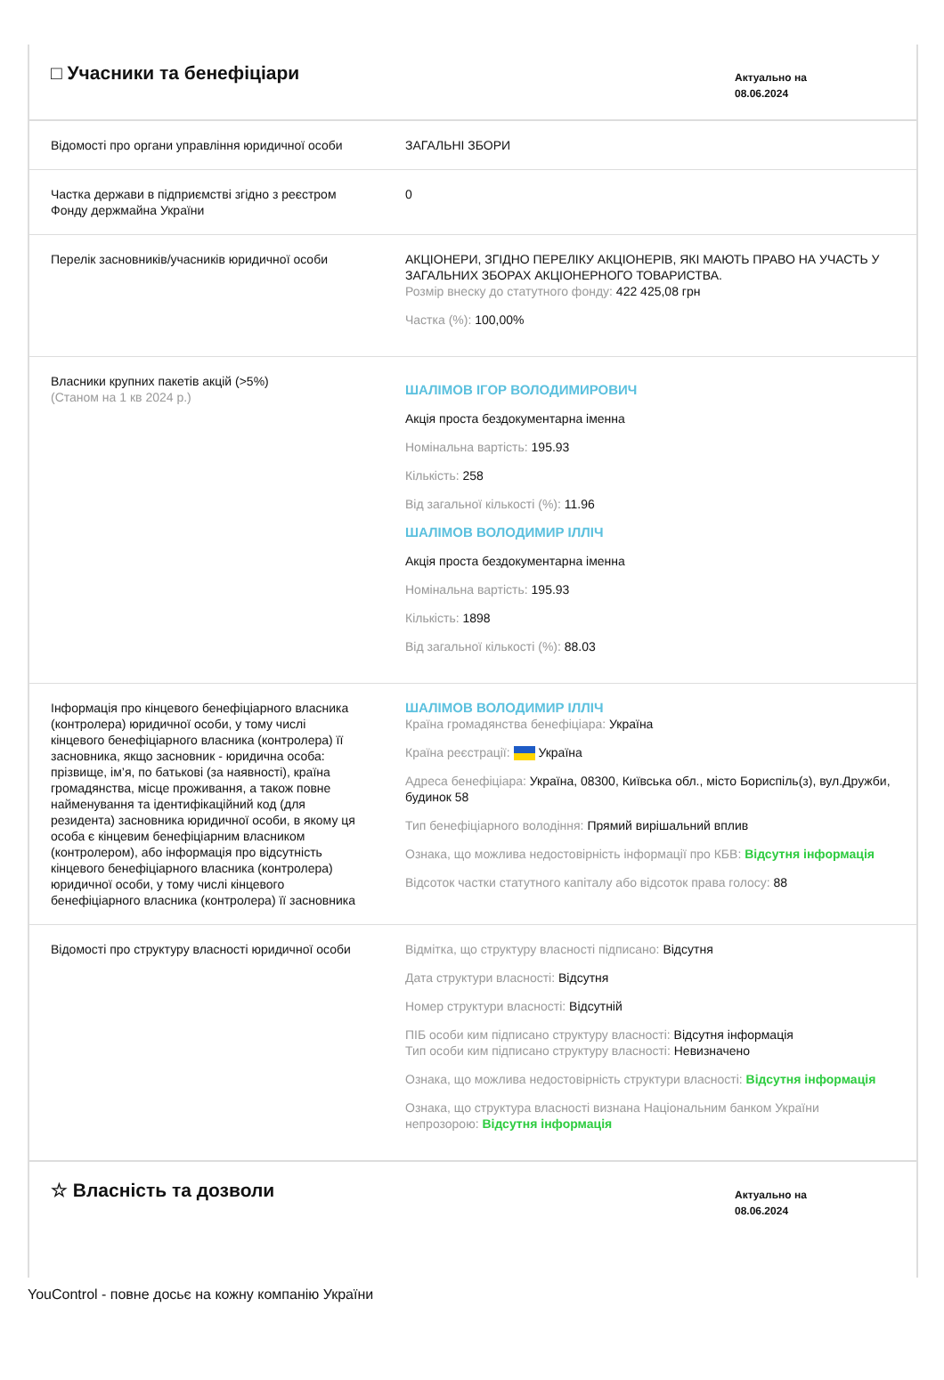□ Учасники та бенефіціари
Актуально на
08.06.2024
| Відомості про органи управління юридичної особи | ЗАГАЛЬНІ ЗБОРИ |
| Частка держави в підприємстві згідно з реєстром Фонду держмайна України | 0 |
| Перелік засновників/учасників юридичної особи | АКЦІОНЕРИ, ЗГІДНО ПЕРЕЛІКУ АКЦІОНЕРІВ, ЯКІ МАЮТЬ ПРАВО НА УЧАСТЬ У ЗАГАЛЬНИХ ЗБОРАХ АКЦІОНЕРНОГО ТОВАРИСТВА. Розмір внеску до статутного фонду: 422 425,08 грн Частка (%): 100,00% |
| Власники крупних пакетів акцій (>5%) (Станом на 1 кв 2024 р.) | ШАЛІМОВ ІГОР ВОЛОДИМИРОВИЧ Акція проста бездокументарна іменна Номінальна вартість: 195.93 Кількість: 258 Від загальної кількості (%): 11.96 ШАЛІМОВ ВОЛОДИМИР ІЛЛІЧ Акція проста бездокументарна іменна Номінальна вартість: 195.93 Кількість: 1898 Від загальної кількості (%): 88.03 |
| Інформація про кінцевого бенефіціарного власника (контролера) юридичної особи, у тому числі кінцевого бенефіціарного власника (контролера) її засновника, якщо засновник - юридична особа: прізвище, ім’я, по батькові (за наявності), країна громадянства, місце проживання, а також повне найменування та ідентифікаційний код (для резидента) засновника юридичної особи, в якому ця особа є кінцевим бенефіціарним власником (контролером), або інформація про відсутність кінцевого бенефіціарного власника (контролера) юридичної особи, у тому числі кінцевого бенефіціарного власника (контролера) її засновника | ШАЛІМОВ ВОЛОДИМИР ІЛЛІЧ Країна громадянства бенефіціара: Україна Країна реєстрації: Україна Адреса бенефіціара: Україна, 08300, Київська обл., місто Бориспіль(з), вул.Дружби, будинок 58 Тип бенефіціарного володіння: Прямий вирішальний вплив Ознака, що можлива недостовірність інформації про КБВ: Відсутня інформація Відсоток частки статутного капіталу або відсоток права голосу: 88 |
| Відомості про структуру власності юридичної особи | Відмітка, що структуру власності підписано: Відсутня Дата структури власності: Відсутня Номер структури власності: Відсутній ПІБ особи ким підписано структуру власності: Відсутня інформація Тип особи ким підписано структуру власності: Невизначено Ознака, що можлива недостовірність структури власності: Відсутня інформація Ознака, що структура власності визнана Національним банком України непрозорою: Відсутня інформація |
☆ Власність та дозволи
Актуально на
08.06.2024
YouControl - повне досьє на кожну компанію України